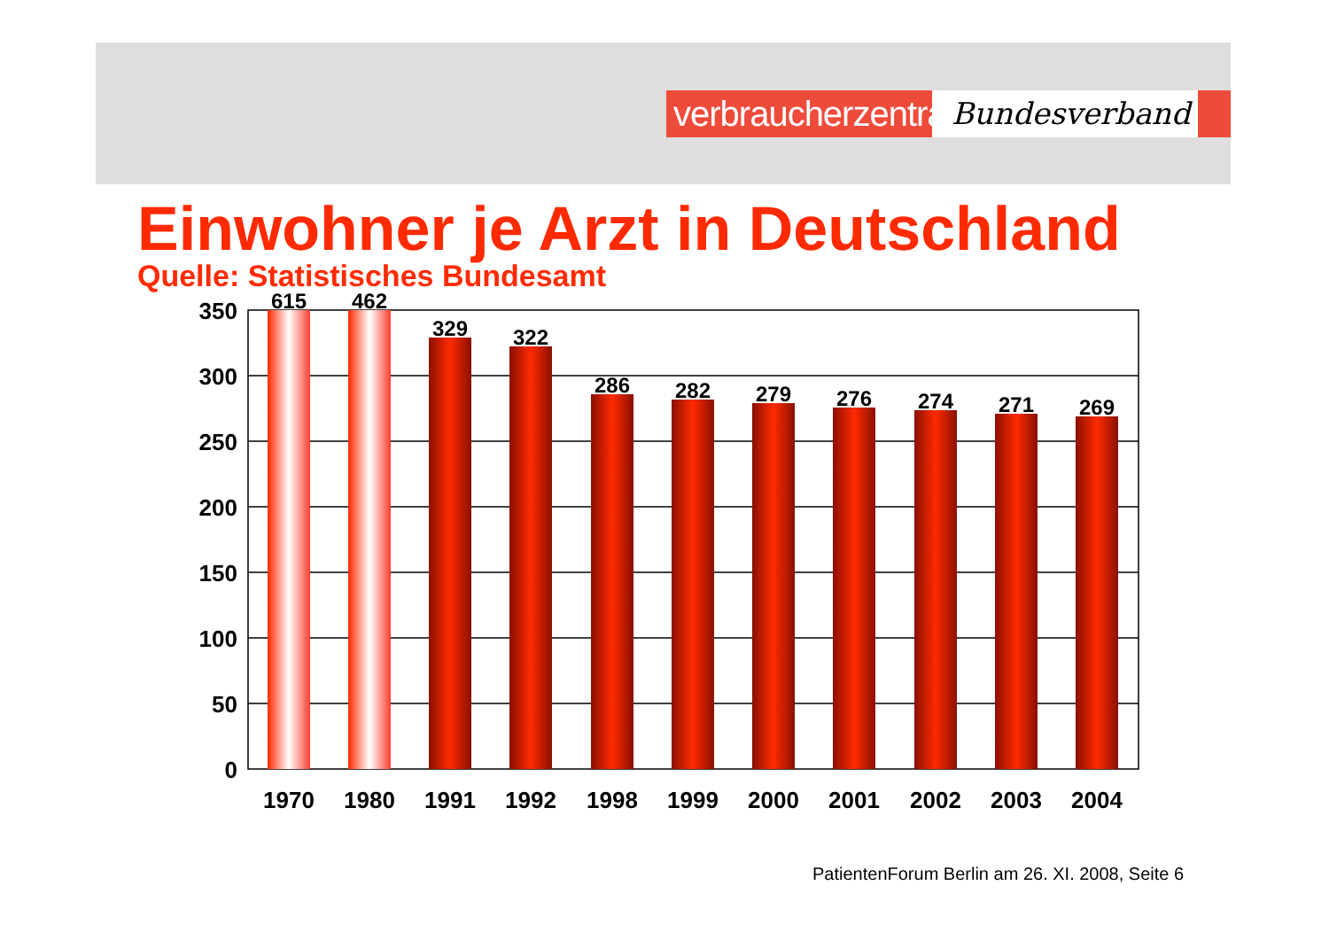verbraucherzentrale
Bundesverband
Einwohner je Arzt in Deutschland
Quelle: Statistisches Bundesamt
350
300
250
200
150
100
50
0
615
462
329
322
286
282
279
276
274
271
269
1970
1980
1991
1992
1998
1999
2000
2001
2002
2003
2004
PatientenForum Berlin am 26. XI. 2008, Seite 6